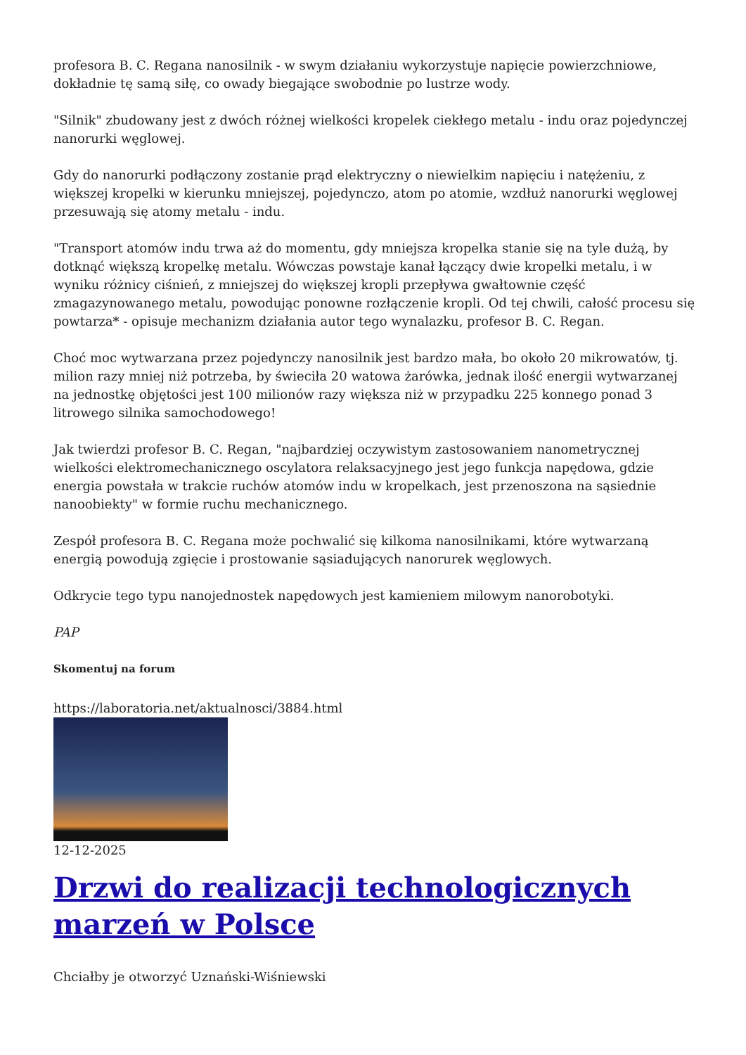profesora B. C. Regana nanosilnik - w swym działaniu wykorzystuje napięcie powierzchniowe, dokładnie tę samą siłę, co owady biegające swobodnie po lustrze wody.
"Silnik" zbudowany jest z dwóch różnej wielkości kropelek ciekłego metalu - indu oraz pojedynczej nanorurki węglowej.
Gdy do nanorurki podłączony zostanie prąd elektryczny o niewielkim napięciu i natężeniu, z większej kropelki w kierunku mniejszej, pojedynczo, atom po atomie, wzdłuż nanorurki węglowej przesuwają się atomy metalu - indu.
"Transport atomów indu trwa aż do momentu, gdy mniejsza kropelka stanie się na tyle dużą, by dotknąć większą kropelkę metalu. Wówczas powstaje kanał łączący dwie kropelki metalu, i w wyniku różnicy ciśnień, z mniejszej do większej kropli przepływa gwałtownie część zmagazynowanego metalu, powodując ponowne rozłączenie kropli. Od tej chwili, całość procesu się powtarza* - opisuje mechanizm działania autor tego wynalazku, profesor B. C. Regan.
Choć moc wytwarzana przez pojedynczy nanosilnik jest bardzo mała, bo około 20 mikrowatów, tj. milion razy mniej niż potrzeba, by świeciła 20 watowa żarówka, jednak ilość energii wytwarzanej na jednostkę objętości jest 100 milionów razy większa niż w przypadku 225 konnego ponad 3 litrowego silnika samochodowego!
Jak twierdzi profesor B. C. Regan, "najbardziej oczywistym zastosowaniem nanometrycznej wielkości elektromechanicznego oscylatora relaksacyjnego jest jego funkcja napędowa, gdzie energia powstała w trakcie ruchów atomów indu w kropelkach, jest przenoszona na sąsiednie nanoobiekty" w formie ruchu mechanicznego.
Zespół profesora B. C. Regana może pochwalić się kilkoma nanosilnikami, które wytwarzaną energią powodują zgięcie i prostowanie sąsiadujących nanorurek węglowych.
Odkrycie tego typu nanojednostek napędowych jest kamieniem milowym nanorobotyki.
PAP
Skomentuj na forum
https://laboratoria.net/aktualnosci/3884.html
12-12-2025
Drzwi do realizacji technologicznych marzeń w Polsce
Chciałby je otworzyć Uznański-Wiśniewski